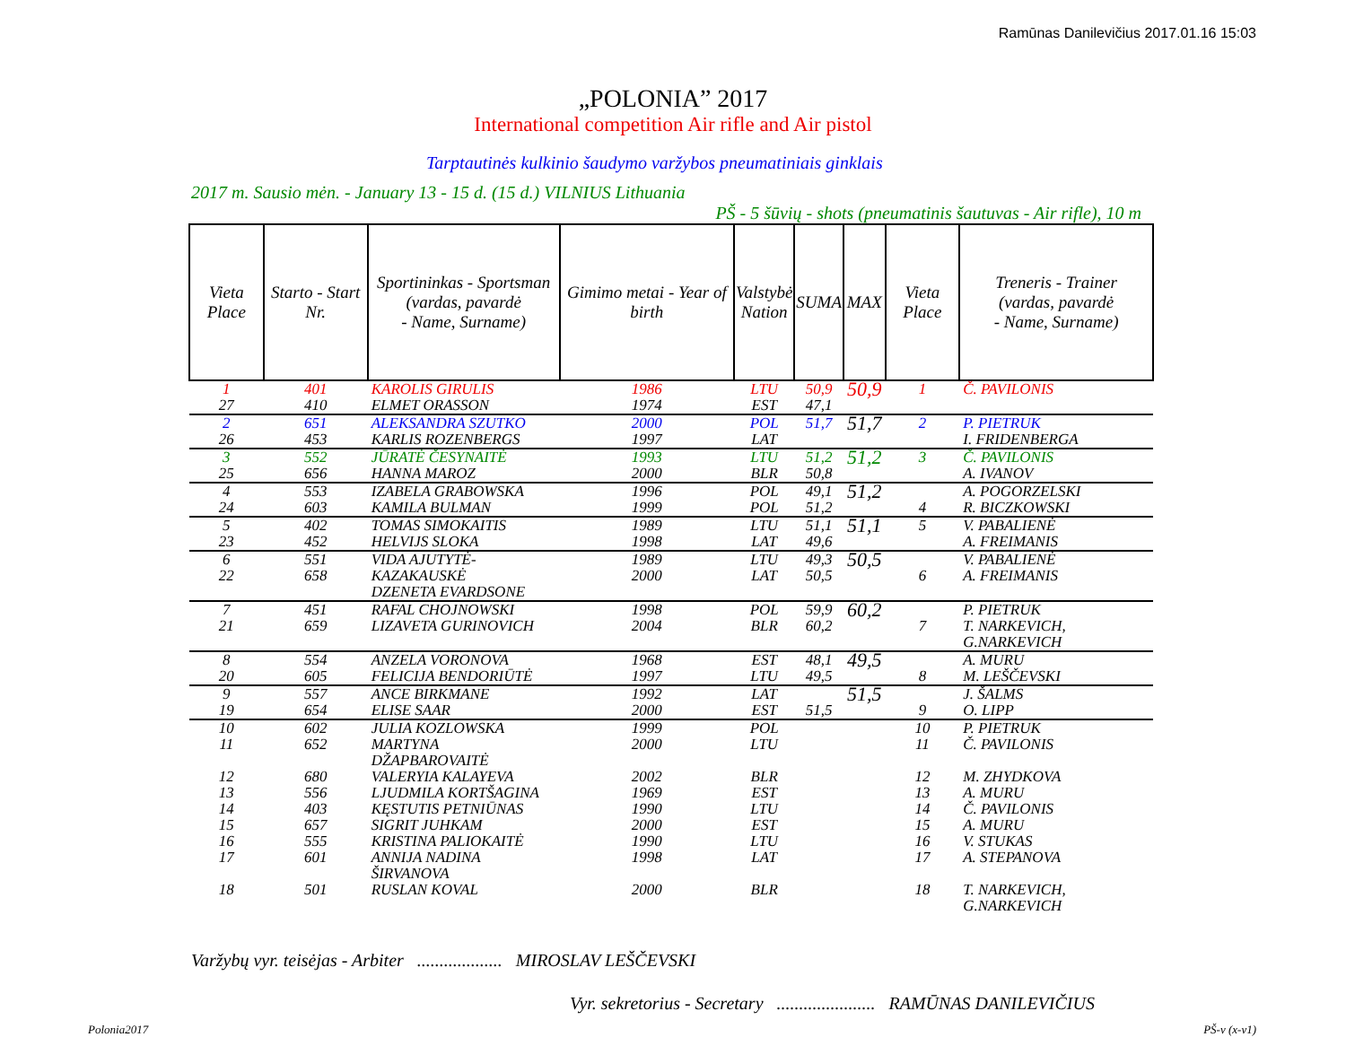Ramūnas Danilevičius 2017.01.16 15:03
„POLONIA” 2017
International competition Air rifle and Air pistol
Tarptautinės kulkinio šaudymo varžybos pneumatiniais ginklais
2017 m. Sausio mėn. - January 13 - 15 d. (15 d.) VILNIUS Lithuania
PŠ - 5 šūvių - shots (pneumatinis šautuvas - Air rifle), 10 m
| Vieta Place | Starto - Start Nr. | Sportininkas - Sportsman (vardas, pavardė - Name, Surname) | Gimimo metai - Year of birth | Valstybė Nation | SUMA | MAX | Vieta Place | Treneris - Trainer (vardas, pavardė - Name, Surname) |
| --- | --- | --- | --- | --- | --- | --- | --- | --- |
| 1 27 | 401 410 | KAROLIS GIRULIS ELMET ORASSON | 1986 1974 | LTU EST | 50,9 47,1 | 50,9 | 1 | Č. PAVILONIS |
| 2 26 | 651 453 | ALEKSANDRA SZUTKO KARLIS ROZENBERGS | 2000 1997 | POL LAT | 51,7 | 51,7 | 2 | P. PIETRUK I. FRIDENBERGA |
| 3 25 | 552 656 | JŪRATĖ ČESYNAITĖ HANNA MAROZ | 1993 2000 | LTU BLR | 51,2 50,8 | 51,2 | 3 | Č. PAVILONIS A. IVANOV |
| 4 24 | 553 603 | IZABELA GRABOWSKA KAMILA BULMAN | 1996 1999 | POL POL | 49,1 51,2 | 51,2 | 4 | A. POGORZELSKI R. BICZKOWSKI |
| 5 23 | 402 452 | TOMAS SIMOKAITIS HELVIJS SLOKA | 1989 1998 | LTU LAT | 51,1 49,6 | 51,1 | 5 | V. PABALIENĖ A. FREIMANIS |
| 6 22 | 551 658 | VIDA AJUTYTĖ-KAZAKAUSKĖ DZENETA EVARDSONE | 1989 2000 | LTU LAT | 49,3 50,5 | 50,5 | 6 | V. PABALIENĖ A. FREIMANIS |
| 7 21 | 451 659 | RAFAL CHOJNOWSKI LIZAVETA GURINOVICH | 1998 2004 | POL BLR | 59,9 60,2 | 60,2 | 7 | P. PIETRUK T. NARKEVICH, G.NARKEVICH |
| 8 20 | 554 605 | ANZELA VORONOVA FELICIJA BENDORIŪTĖ | 1968 1997 | EST LTU | 48,1 49,5 | 49,5 | 8 | A. MURU M. LEŠČEVSKI |
| 9 19 | 557 654 | ANCE BIRKMANE ELISE SAAR | 1992 2000 | LAT EST | 51,5 | 51,5 | 9 | J. ŠALMS O. LIPP |
| 10 | 602 | JULIA KOZLOWSKA | 1999 | POL | | | 10 | P. PIETRUK |
| 11 | 652 | MARTYNA DŽAPBAROVAITĖ | 2000 | LTU | | | 11 | Č. PAVILONIS |
| 12 | 680 | VALERYIA KALAYEVA | 2002 | BLR | | | 12 | M. ZHYDKOVA |
| 13 | 556 | LJUDMILA KORTŠAGINA | 1969 | EST | | | 13 | A. MURU |
| 14 | 403 | KĘSTUTIS PETNIŪNAS | 1990 | LTU | | | 14 | Č. PAVILONIS |
| 15 | 657 | SIGRIT JUHKAM | 2000 | EST | | | 15 | A. MURU |
| 16 | 555 | KRISTINA PALIOKAITĖ | 1990 | LTU | | | 16 | V. STUKAS |
| 17 | 601 | ANNIJA NADINA ŠIRVANOVA | 1998 | LAT | | | 17 | A. STEPANOVA |
| 18 | 501 | RUSLAN KOVAL | 2000 | BLR | | | 18 | T. NARKEVICH, G.NARKEVICH |
Varžybų vyr. teisėjas - Arbiter ................... MIROSLAV LEŠČEVSKI
Vyr. sekretorius - Secretary ...................... RAMŪNAS DANILEVIČIUS
Polonia2017 PŠ-v (x-v1)